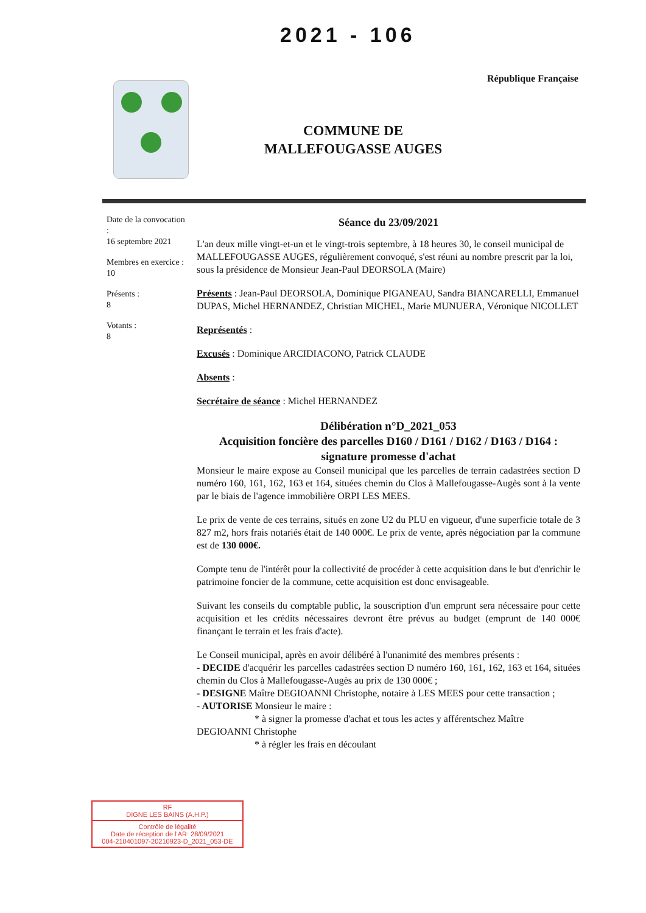2021 - 106
République Française
COMMUNE DE
MALLEFOUGASSE AUGES
Date de la convocation :
16 septembre 2021
Membres en exercice :
10
Présents :
8
Votants :
8
Séance du 23/09/2021
L'an deux mille vingt-et-un et le vingt-trois septembre, à 18 heures 30, le conseil municipal de MALLEFOUGASSE AUGES, régulièrement convoqué, s'est réuni au nombre prescrit par la loi, sous la présidence de Monsieur Jean-Paul DEORSOLA (Maire)
Présents : Jean-Paul DEORSOLA, Dominique PIGANEAU, Sandra BIANCARELLI, Emmanuel DUPAS, Michel HERNANDEZ, Christian MICHEL, Marie MUNUERA, Véronique NICOLLET
Représentés :
Excusés : Dominique ARCIDIACONO, Patrick CLAUDE
Absents :
Secrétaire de séance : Michel HERNANDEZ
Délibération n°D_2021_053
Acquisition foncière des parcelles D160 / D161 / D162 / D163 / D164 : signature promesse d'achat
Monsieur le maire expose au Conseil municipal que les parcelles de terrain cadastrées section D numéro 160, 161, 162, 163 et 164, situées chemin du Clos à Mallefougasse-Augès sont à la vente par le biais de l'agence immobilière ORPI LES MEES.
Le prix de vente de ces terrains, situés en zone U2 du PLU en vigueur, d'une superficie totale de 3 827 m2, hors frais notariés était de 140 000€. Le prix de vente, après négociation par la commune est de 130 000€.
Compte tenu de l'intérêt pour la collectivité de procéder à cette acquisition dans le but d'enrichir le patrimoine foncier de la commune, cette acquisition est donc envisageable.
Suivant les conseils du comptable public, la souscription d'un emprunt sera nécessaire pour cette acquisition et les crédits nécessaires devront être prévus au budget (emprunt de 140 000€ finançant le terrain et les frais d'acte).
Le Conseil municipal, après en avoir délibéré à l'unanimité des membres présents :
- DECIDE d'acquérir les parcelles cadastrées section D numéro 160, 161, 162, 163 et 164, situées chemin du Clos à Mallefougasse-Augès au prix de 130 000€ ;
- DESIGNE Maître DEGIOANNI Christophe, notaire à LES MEES pour cette transaction ;
- AUTORISE Monsieur le maire :
* à signer la promesse d'achat et tous les actes y afférentschez Maître
DEGIOANNI Christophe
* à régler les frais en découlant
RF
DIGNE LES BAINS (A.H.P.)
Contrôle de légalité
Date de réception de l'AR: 28/09/2021
004-210401097-20210923-D_2021_053-DE